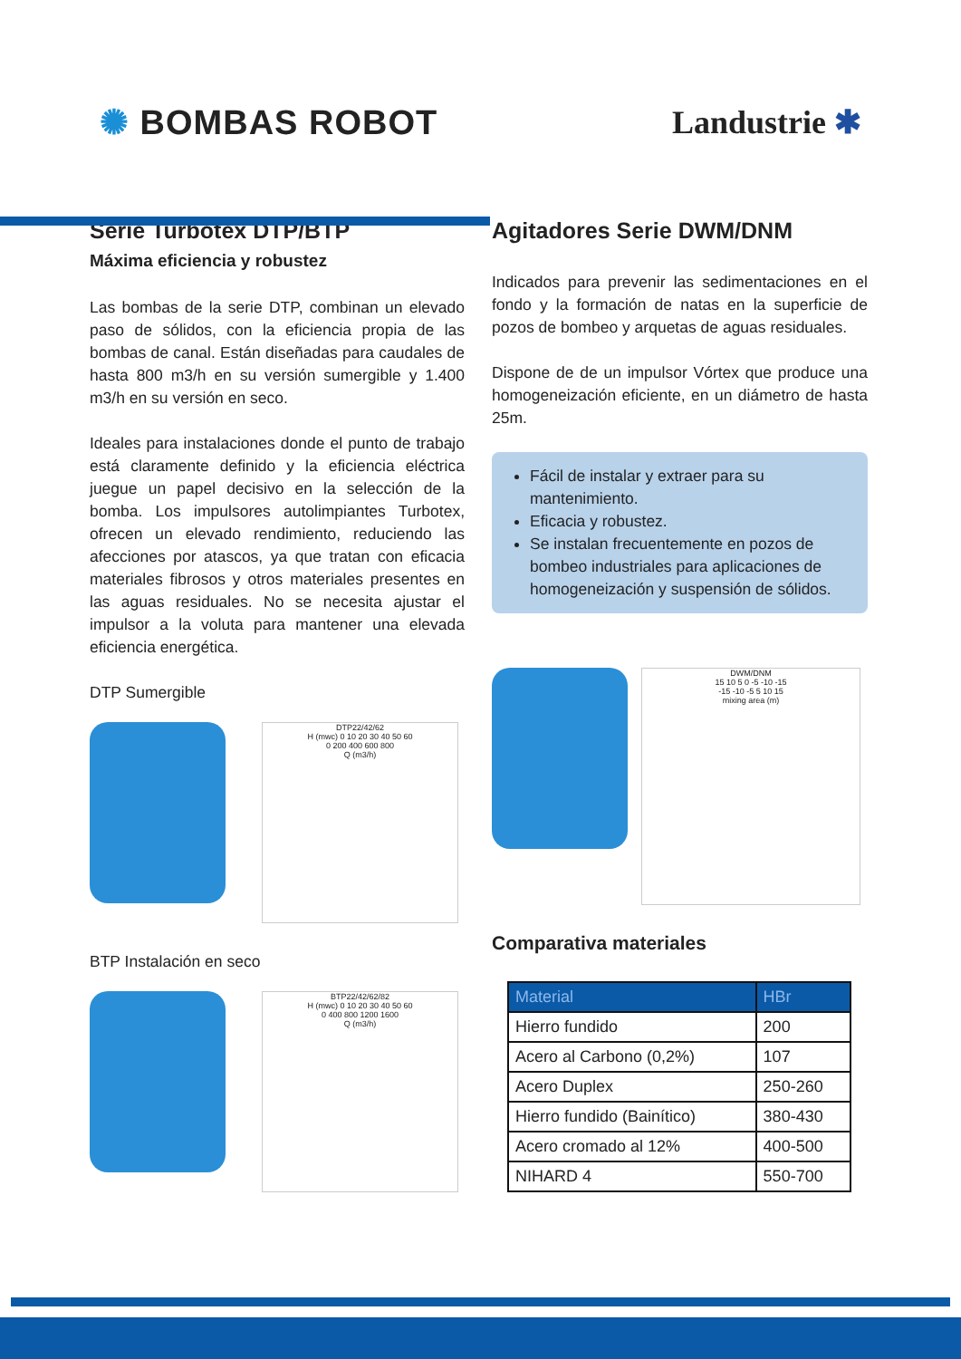✺ BOMBAS ROBOT Landustrie ✱
Serie Turbotex DTP/BTP
Máxima eficiencia y robustez
Las bombas de la serie DTP, combinan un elevado paso de sólidos, con la eficiencia propia de las bombas de canal. Están diseñadas para caudales de hasta 800 m3/h en su versión sumergible y 1.400 m3/h en su versión en seco.
Ideales para instalaciones donde el punto de trabajo está claramente definido y la eficiencia eléctrica juegue un papel decisivo en la selección de la bomba. Los impulsores autolimpiantes Turbotex, ofrecen un elevado rendimiento, reduciendo las afecciones por atascos, ya que tratan con eficacia materiales fibrosos y otros materiales presentes en las aguas residuales. No se necesita ajustar el impulsor a la voluta para mantener una elevada eficiencia energética.
DTP Sumergible
DTP22/42/62
H (mwc) 0 10 20 30 40 50 60
0 200 400 600 800
Q (m3/h)
BTP Instalación en seco
BTP22/42/62/82
H (mwc) 0 10 20 30 40 50 60
0 400 800 1200 1600
Q (m3/h)
Agitadores Serie DWM/DNM
Indicados para prevenir las sedimentaciones en el fondo y la formación de natas en la superficie de pozos de bombeo y arquetas de aguas residuales.
Dispone de de un impulsor Vórtex que produce una homogeneización eficiente, en un diámetro de hasta 25m.
Fácil de instalar y extraer para su mantenimiento.
Eficacia y robustez.
Se instalan frecuentemente en pozos de bombeo industriales para aplicaciones de homogeneización y suspensión de sólidos.
DWM/DNM
15 10 5 0 -5 -10 -15
-15 -10 -5 5 10 15
mixing area (m)
Comparativa materiales
| Material | HBr |
| --- | --- |
| Hierro fundido | 200 |
| Acero al Carbono (0,2%) | 107 |
| Acero Duplex | 250-260 |
| Hierro fundido (Bainítico) | 380-430 |
| Acero cromado al 12% | 400-500 |
| NIHARD 4 | 550-700 |